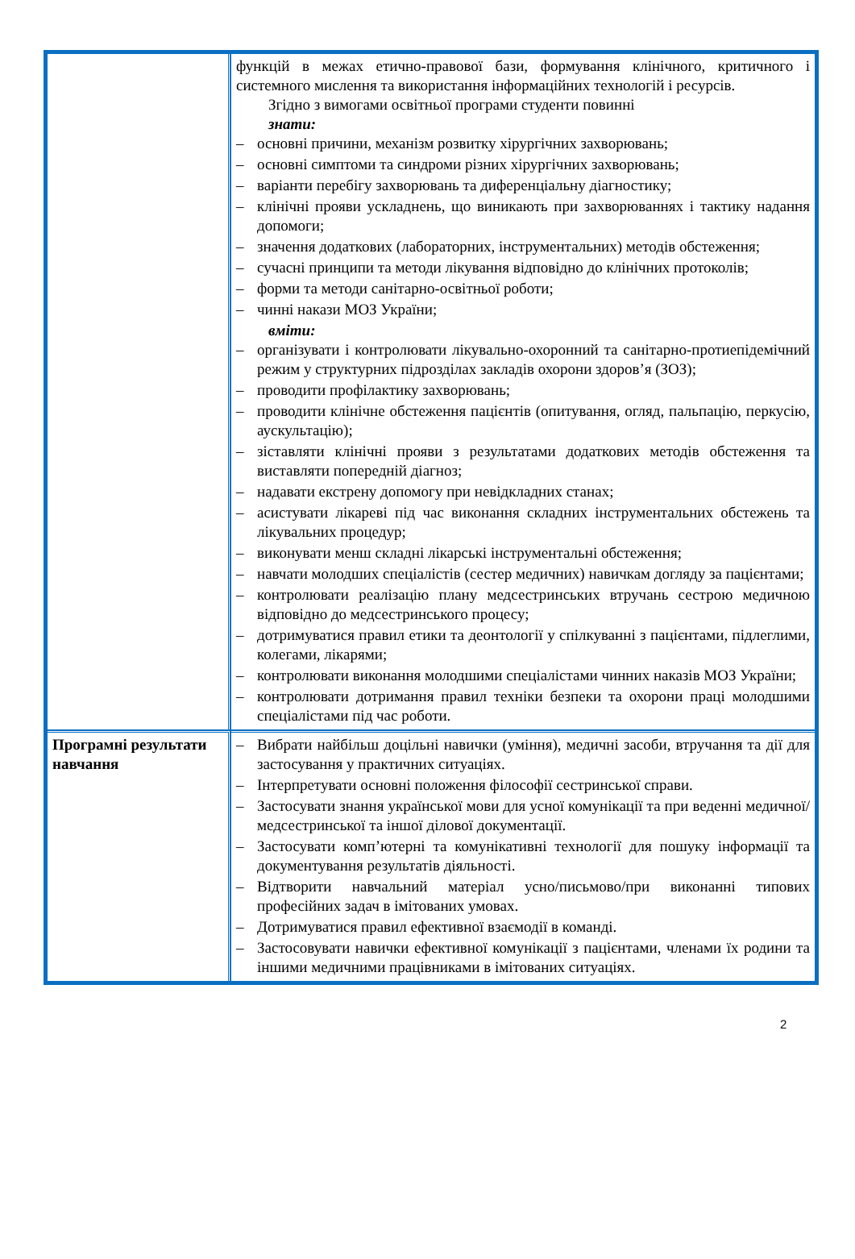| | функцій в межах етично-правової бази, формування клінічного, критичного і системного мислення та використання інформаційних технологій і ресурсів. Згідно з вимогами освітньої програми студенти повинні знати: – основні причини, механізм розвитку хірургічних захворювань; – основні симптоми та синдроми різних хірургічних захворювань; – варіанти перебігу захворювань та диференціальну діагностику; – клінічні прояви ускладнень, що виникають при захворюваннях і тактику надання допомоги; – значення додаткових (лабораторних, інструментальних) методів обстеження; – сучасні принципи та методи лікування відповідно до клінічних протоколів; – форми та методи санітарно-освітньої роботи; – чинні накази МОЗ України; вміти: – організувати і контролювати лікувально-охоронний та санітарно-протиепідемічний режим у структурних підрозділах закладів охорони здоров’я (ЗОЗ); – проводити профілактику захворювань; – проводити клінічне обстеження пацієнтів (опитування, огляд, пальпацію, перкусію, аускультацію); – зіставляти клінічні прояви з результатами додаткових методів обстеження та виставляти попередній діагноз; – надавати екстрену допомогу при невідкладних станах; – асистувати лікареві під час виконання складних інструментальних обстежень та лікувальних процедур; – виконувати менш складні лікарські інструментальні обстеження; – навчати молодших спеціалістів (сестер медичних) навичкам догляду за пацієнтами; – контролювати реалізацію плану медсестринських втручань сестрою медичною відповідно до медсестринського процесу; – дотримуватися правил етики та деонтології у спілкуванні з пацієнтами, підлеглими, колегами, лікарями; – контролювати виконання молодшими спеціалістами чинних наказів МОЗ України; – контролювати дотримання правил техніки безпеки та охорони праці молодшими спеціалістами під час роботи. |
| Програмні результати навчання | – Вибрати найбільш доцільні навички (уміння), медичні засоби, втручання та дії для застосування у практичних ситуаціях. – Інтерпретувати основні положення філософії сестринської справи. – Застосувати знання української мови для усної комунікації та при веденні медичної/медсестринської та іншої ділової документації. – Застосувати комп’ютерні та комунікативні технології для пошуку інформації та документування результатів діяльності. – Відтворити навчальний матеріал усно/письмово/при виконанні типових професійних задач в імітованих умовах. – Дотримуватися правил ефективної взаємодії в команді. – Застосовувати навички ефективної комунікації з пацієнтами, членами їх родини та іншими медичними працівниками в імітованих ситуаціях. |
2